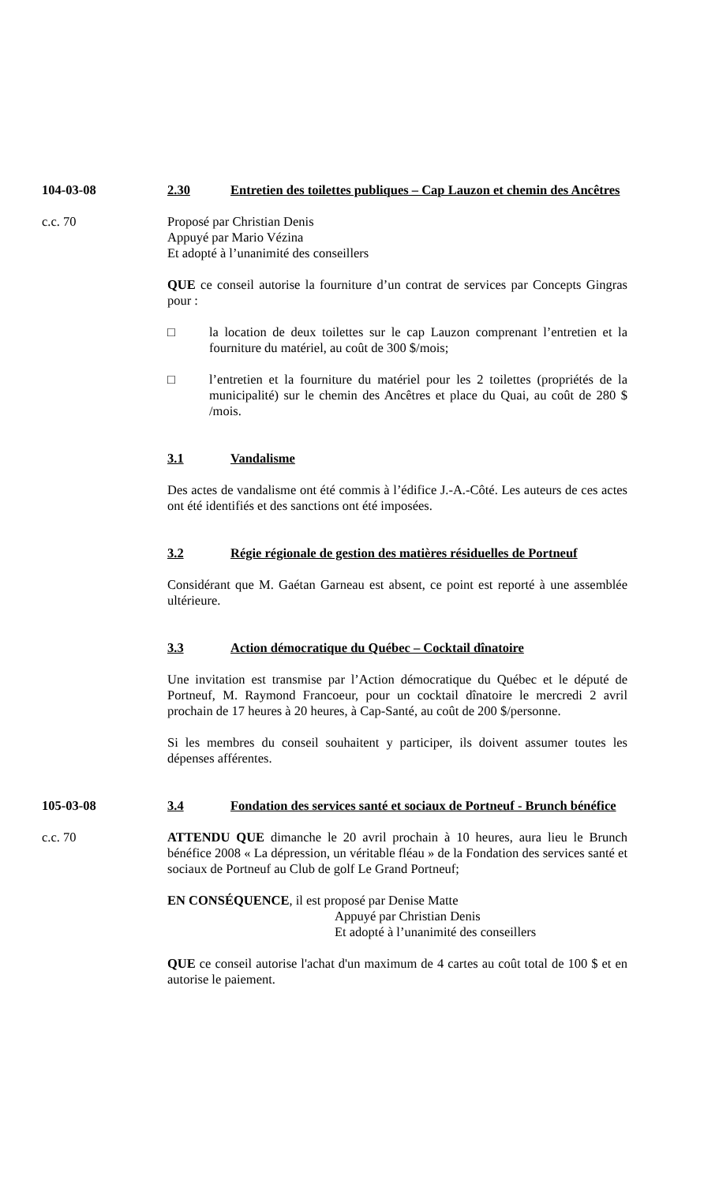104-03-08 2.30 Entretien des toilettes publiques – Cap Lauzon et chemin des Ancêtres
c.c. 70 Proposé par Christian Denis
Appuyé par Mario Vézina
Et adopté à l’unanimité des conseillers
QUE ce conseil autorise la fourniture d’un contrat de services par Concepts Gingras pour :
□ la location de deux toilettes sur le cap Lauzon comprenant l’entretien et la fourniture du matériel, au coût de 300 $/mois;
□ l’entretien et la fourniture du matériel pour les 2 toilettes (propriétés de la municipalité) sur le chemin des Ancêtres et place du Quai, au coût de 280 $ /mois.
3.1 Vandalisme
Des actes de vandalisme ont été commis à l’édifice J.-A.-Côté. Les auteurs de ces actes ont été identifiés et des sanctions ont été imposées.
3.2 Régie régionale de gestion des matières résiduelles de Portneuf
Considérant que M. Gaétan Garneau est absent, ce point est reporté à une assemblée ultérieure.
3.3 Action démocratique du Québec – Cocktail dînatoire
Une invitation est transmise par l’Action démocratique du Québec et le député de Portneuf, M. Raymond Francoeur, pour un cocktail dînatoire le mercredi 2 avril prochain de 17 heures à 20 heures, à Cap-Santé, au coût de 200 $/personne.
Si les membres du conseil souhaitent y participer, ils doivent assumer toutes les dépenses afférentes.
105-03-08 3.4 Fondation des services santé et sociaux de Portneuf - Brunch bénéfice
c.c. 70 ATTENDU QUE dimanche le 20 avril prochain à 10 heures, aura lieu le Brunch bénéfice 2008 « La dépression, un véritable fléau » de la Fondation des services santé et sociaux de Portneuf au Club de golf Le Grand Portneuf;
EN CONSÉQUENCE, il est proposé par Denise Matte
Appuyé par Christian Denis
Et adopté à l’unanimité des conseillers
QUE ce conseil autorise l'achat d'un maximum de 4 cartes au coût total de 100 $ et en autorise le paiement.